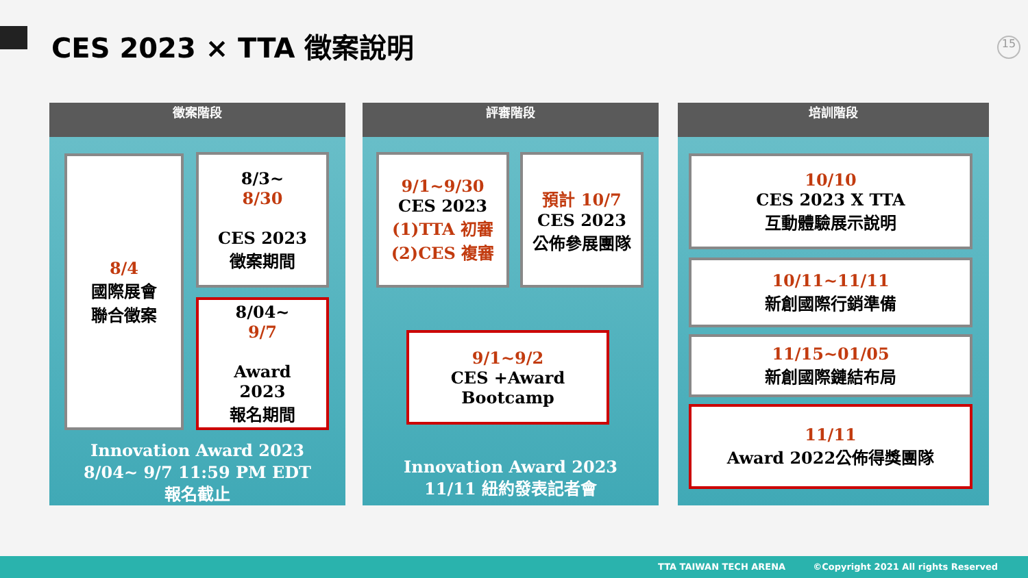CES 2023 × TTA 徵案說明 15
徵案階段
8/4
國際展會
聯合徵案
8/3~
8/30
CES 2023
徵案期間
8/04~
9/7
Award
2023
報名期間
Innovation Award 2023
8/04~ 9/7 11:59 PM EDT
報名截止
評審階段
9/1~9/30
CES 2023
(1)TTA 初審
(2)CES 複審
預計 10/7
CES 2023
公佈參展團隊
9/1~9/2
CES +Award
Bootcamp
Innovation Award 2023
11/11 紐約發表記者會
培訓階段
10/10
CES 2023 X TTA
互動體驗展示說明
10/11~11/11
新創國際行銷準備
11/15~01/05
新創國際鏈結布局
11/11
Award 2022公佈得獎團隊
TTA TAIWAN TECH ARENA ©Copyright 2021 All rights Reserved